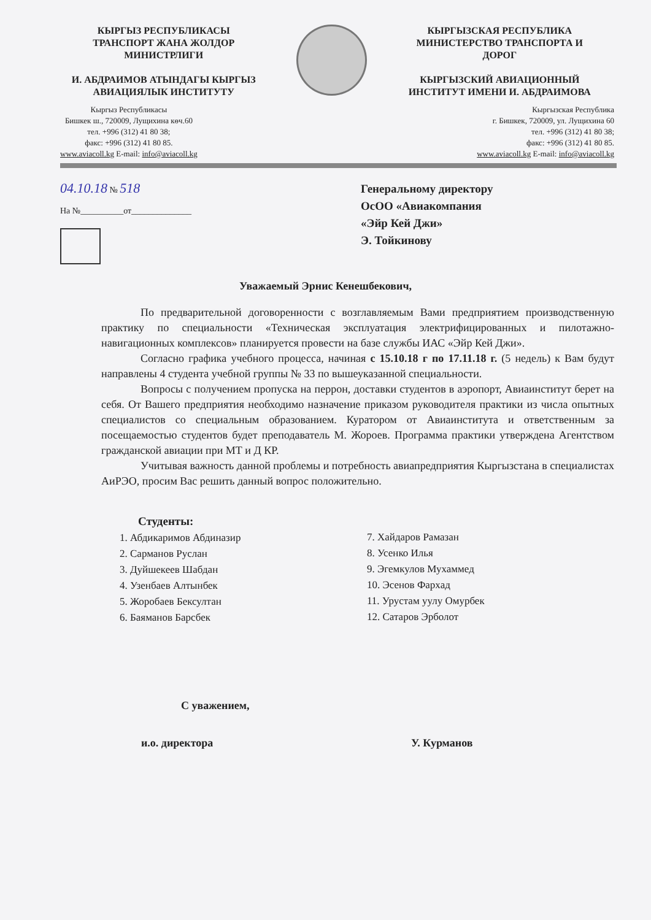КЫРГЫЗ РЕСПУБЛИКАСЫ
ТРАНСПОРТ ЖАНА ЖОЛДОР
МИНИСТРЛИГИ
И. АБДРАИМОВ АТЫНДАГЫ КЫРГЫЗ
АВИАЦИЯЛЫК ИНСТИТУТУ
КЫРГЫЗСКАЯ РЕСПУБЛИКА
МИНИСТЕРСТВО ТРАНСПОРТА И
ДОРОГ
КЫРГЫЗСКИЙ АВИАЦИОННЫЙ
ИНСТИТУТ ИМЕНИ И. АБДРАИМОВА
Кыргыз Республикасы
Бишкек ш., 720009, Лущихина көч.60
тел. +996 (312) 41 80 38;
факс: +996 (312) 41 80 85.
www.aviacoll.kg E-mail: info@aviacoll.kg
Кыргызская Республика
г. Бишкек, 720009, ул. Лущихина 60
тел. +996 (312) 41 80 38;
факс: +996 (312) 41 80 85.
www.aviacoll.kg E-mail: info@aviacoll.kg
04.10.18 № 518
На №__________от______________
Генеральному директору
ОсОО «Авиакомпания
«Эйр Кей Джи»
Э. Тойкинову
Уважаемый Эрнис Кенешбекович,
По предварительной договоренности с возглавляемым Вами предприятием производственную практику по специальности «Техническая эксплуатация электрифицированных и пилотажно-навигационных комплексов» планируется провести на базе службы ИАС «Эйр Кей Джи».
Согласно графика учебного процесса, начиная с 15.10.18 г по 17.11.18 г. (5 недель) к Вам будут направлены 4 студента учебной группы № 33 по вышеуказанной специальности.
Вопросы с получением пропуска на перрон, доставки студентов в аэропорт, Авиаинститут берет на себя. От Вашего предприятия необходимо назначение приказом руководителя практики из числа опытных специалистов со специальным образованием. Куратором от Авиаинститута и ответственным за посещаемостью студентов будет преподаватель М. Жороев. Программа практики утверждена Агентством гражданской авиации при МТ и Д КР.
Учитывая важность данной проблемы и потребность авиапредприятия Кыргызстана в специалистах АиРЭО, просим Вас решить данный вопрос положительно.
Студенты:
1. Абдикаримов Абдиназир
2. Сарманов Руслан
3. Дуйшекеев Шабдан
4. Узенбаев Алтынбек
5. Жоробаев Бексултан
6. Баяманов Барсбек
7. Хайдаров Рамазан
8. Усенко Илья
9. Эгемкулов Мухаммед
10. Эсенов Фархад
11. Урустам уулу Омурбек
12. Сатаров Эрболот
С уважением,
и.о. директора У. Курманов